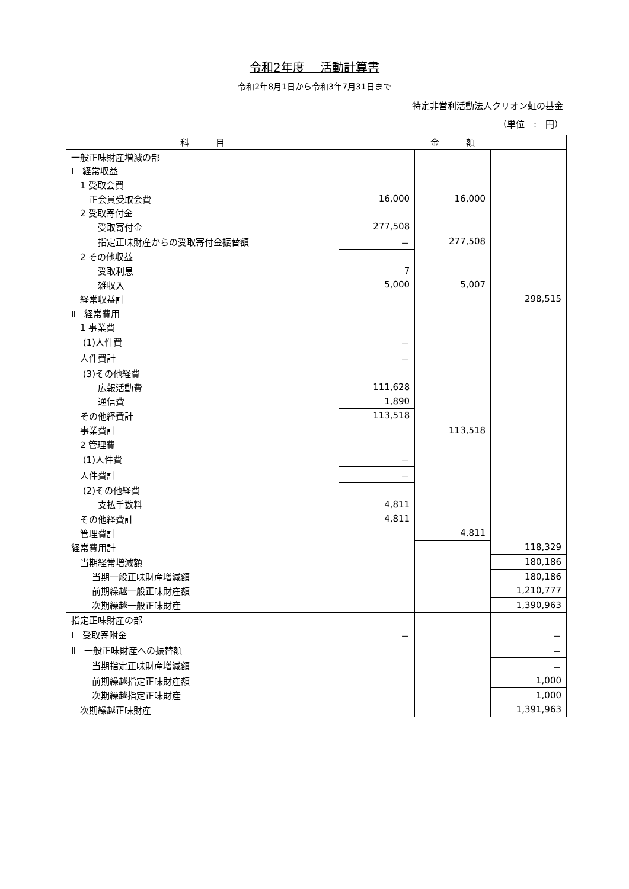令和2年度　 活動計算書
令和2年8月1日から令和3年7月31日まで
特定非営利活動法人クリオン虹の基金
（単位　:　円）
| 科 目 | 金 額 | | |
| --- | --- | --- | --- |
| 一般正味財産増減の部 | | | |
| Ⅰ 経常収益 | | | |
| 1 受取会費 | | | |
| 正会員受取会費 | 16,000 | 16,000 | |
| 2 受取寄付金 | | | |
| 受取寄付金 | 277,508 | | |
| 指定正味財産からの受取寄付金振替額 | － | 277,508 | |
| 2 その他収益 | | | |
| 受取利息 | 7 | | |
| 雑収入 | 5,000 | 5,007 | |
| 経常収益計 | | | 298,515 |
| Ⅱ 経常費用 | | | |
| 1 事業費 | | | |
| (1)人件費 | － | | |
| 人件費計 | － | | |
| (3)その他経費 | | | |
| 広報活動費 | 111,628 | | |
| 通信費 | 1,890 | | |
| その他経費計 | 113,518 | | |
| 事業費計 | | 113,518 | |
| 2 管理費 | | | |
| (1)人件費 | － | | |
| 人件費計 | － | | |
| (2)その他経費 | | | |
| 支払手数料 | 4,811 | | |
| その他経費計 | 4,811 | | |
| 管理費計 | | 4,811 | |
| 経常費用計 | | | 118,329 |
| 当期経常増減額 | | | 180,186 |
| 当期一般正味財産増減額 | | | 180,186 |
| 前期繰越一般正味財産額 | | | 1,210,777 |
| 次期繰越一般正味財産 | | | 1,390,963 |
| 指定正味財産の部 | | | |
| Ⅰ 受取寄附金 | － | | － |
| Ⅱ 一般正味財産への振替額 | | | － |
| 当期指定正味財産増減額 | | | － |
| 前期繰越指定正味財産額 | | | 1,000 |
| 次期繰越指定正味財産 | | | 1,000 |
| 次期繰越正味財産 | | | 1,391,963 |